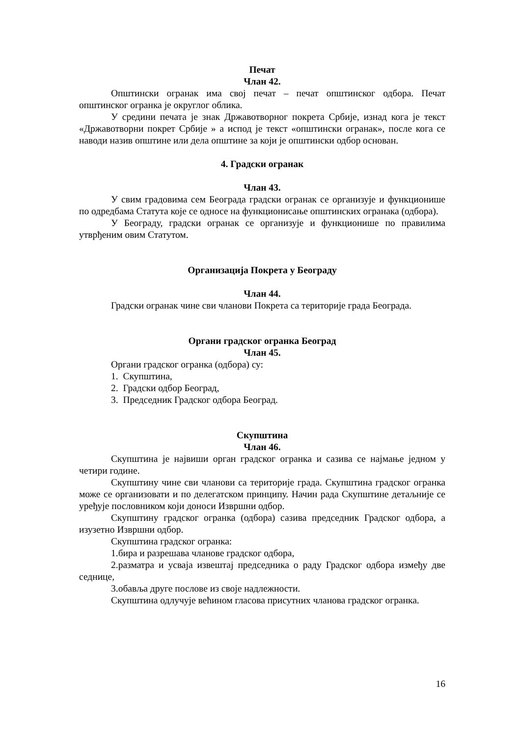Печат
Члан 42.
Општински огранак има свој печат – печат општинског одбора. Печат општинског огранка је округлог облика.
У средини печата је знак Државотворног покрета Србије, изнад кога је текст «Државотворни покрет Србије » а испод је текст «општински огранак», после кога се наводи назив општине или дела општине за који је општински одбор основан.
4. Градски огранак
Члан 43.
У свим градовима сем Београда градски огранак се организује и функционише по одредбама Статута које се односе на функционисање општинских огранака (одбора).
У Београду, градски огранак се организује и функционише по правилима утврђеним овим Статутом.
Организација Покрета у Београду
Члан 44.
Градски огранак чине сви чланови Покрета са територије града Београда.
Органи градског огранка Београд
Члан 45.
Органи градског огранка (одбора) су:
1. Скупштина,
2. Градски одбор Београд,
3. Председник Градског одбора Београд.
Скупштина
Члан 46.
Скупштина је највиши орган градског огранка и сазива се најмање једном у четири године.
Скупштину чине сви чланови са територије града. Скупштина градског огранка може се организовати и по делегатском принципу. Начин рада Скупштине детаљније се уређује пословником који доноси Извршни одбор.
Скупштину градског огранка (одбора) сазива председник Градског одбора, а изузетно Извршни одбор.
Скупштина градског огранка:
1.бира и разрешава чланове градског одбора,
2.разматра и усваја извештај председника о раду Градског одбора између две седнице,
3.обавља друге послове из своје надлежности.
Скупштина одлучује већином гласова присутних чланова градског огранка.
16